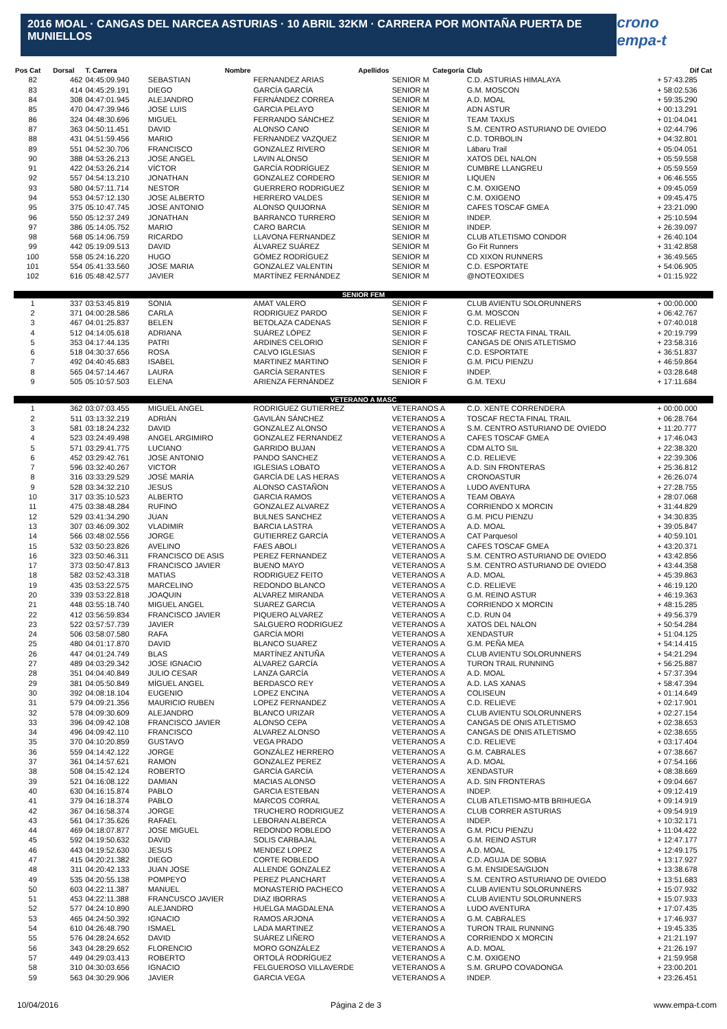2016 MOAL · CANGAS DEL NARCEA ASTURIAS · 10 ABRIL 32KM · CARRERA POR MONTAÑA PUERTA DE MUNIELLOS
crono empa-t
| Pos Cat | Dorsal | T. Carrera | Nombre | Apellidos | Categoría | Club | Dif Cat |
| --- | --- | --- | --- | --- | --- | --- | --- |
| 82 | 462 | 04:45:09.940 | SEBASTIAN | FERNANDEZ ARIAS | SENIOR M | C.D. ASTURIAS HIMALAYA | + 57:43.285 |
| 83 | 414 | 04:45:29.191 | DIEGO | GARCÍA GARCÍA | SENIOR M | G.M. MOSCON | + 58:02.536 |
| 84 | 308 | 04:47:01.945 | ALEJANDRO | FERNÁNDEZ CORREA | SENIOR M | A.D. MOAL | + 59:35.290 |
| 85 | 470 | 04:47:39.946 | JOSE LUIS | GARCIA PELAYO | SENIOR M | ADN ASTUR | + 00:13.291 |
| 86 | 324 | 04:48:30.696 | MIGUEL | FERRANDO SÁNCHEZ | SENIOR M | TEAM TAXUS | + 01:04.041 |
| 87 | 363 | 04:50:11.451 | DAVID | ALONSO CANO | SENIOR M | S.M. CENTRO ASTURIANO DE OVIEDO | + 02:44.796 |
| 88 | 431 | 04:51:59.456 | MARIO | FERNANDEZ VAZQUEZ | SENIOR M | C.D. TORBOLIN | + 04:32.801 |
| 89 | 551 | 04:52:30.706 | FRANCISCO | GONZALEZ RIVERO | SENIOR M | Lábaru Trail | + 05:04.051 |
| 90 | 388 | 04:53:26.213 | JOSE ANGEL | LAVIN ALONSO | SENIOR M | XATOS DEL NALON | + 05:59.558 |
| 91 | 422 | 04:53:26.214 | VÍCTOR | GARCÍA RODRÍGUEZ | SENIOR M | CUMBRE LLANGREU | + 05:59.559 |
| 92 | 557 | 04:54:13.210 | JONATHAN | GONZALEZ CORDERO | SENIOR M | LIQUEN | + 06:46.555 |
| 93 | 580 | 04:57:11.714 | NESTOR | GUERRERO RODRIGUEZ | SENIOR M | C.M. OXIGENO | + 09:45.059 |
| 94 | 553 | 04:57:12.130 | JOSE ALBERTO | HERRERO VALDES | SENIOR M | C.M. OXIGENO | + 09:45.475 |
| 95 | 375 | 05:10:47.745 | JOSE ANTONIO | ALONSO QUIJORNA | SENIOR M | CAFES TOSCAF GMEA | + 23:21.090 |
| 96 | 550 | 05:12:37.249 | JONATHAN | BARRANCO TURRERO | SENIOR M | INDEP. | + 25:10.594 |
| 97 | 386 | 05:14:05.752 | MARIO | CARO BARCIA | SENIOR M | INDEP. | + 26:39.097 |
| 98 | 568 | 05:14:06.759 | RICARDO | LLAVONA FERNANDEZ | SENIOR M | CLUB ATLETISMO CONDOR | + 26:40.104 |
| 99 | 442 | 05:19:09.513 | DAVID | ÁLVAREZ SUÁREZ | SENIOR M | Go Fit Runners | + 31:42.858 |
| 100 | 558 | 05:24:16.220 | HUGO | GÓMEZ RODRÍGUEZ | SENIOR M | CD XIXON RUNNERS | + 36:49.565 |
| 101 | 554 | 05:41:33.560 | JOSE MARIA | GONZALEZ VALENTIN | SENIOR M | C.D. ESPORTATE | + 54:06.905 |
| 102 | 616 | 05:48:42.577 | JAVIER | MARTÍNEZ FERNÁNDEZ | SENIOR M | @NOTEOXIDES | + 01:15.922 |
| SENIOR FEM | | | | | | | |
| 1 | 337 | 03:53:45.819 | SONIA | AMAT VALERO | SENIOR F | CLUB AVIENTU SOLORUNNERS | + 00:00.000 |
| 2 | 371 | 04:00:28.586 | CARLA | RODRIGUEZ PARDO | SENIOR F | G.M. MOSCON | + 06:42.767 |
| 3 | 467 | 04:01:25.837 | BELEN | BETOLAZA CADENAS | SENIOR F | C.D. RELIEVE | + 07:40.018 |
| 4 | 512 | 04:14:05.618 | ADRIANA | SUÁREZ LÓPEZ | SENIOR F | TOSCAF RECTA FINAL TRAIL | + 20:19.799 |
| 5 | 353 | 04:17:44.135 | PATRI | ARDINES CELORIO | SENIOR F | CANGAS DE ONIS ATLETISMO | + 23:58.316 |
| 6 | 518 | 04:30:37.656 | ROSA | CALVO IGLESIAS | SENIOR F | C.D. ESPORTATE | + 36:51.837 |
| 7 | 492 | 04:40:45.683 | ISABEL | MARTINEZ MARTINO | SENIOR F | G.M. PICU PIENZU | + 46:59.864 |
| 8 | 565 | 04:57:14.467 | LAURA | GARCÍA SERANTES | SENIOR F | INDEP. | + 03:28.648 |
| 9 | 505 | 05:10:57.503 | ELENA | ARIENZA FERNÁNDEZ | SENIOR F | G.M. TEXU | + 17:11.684 |
| VETERANO A MASC | | | | | | | |
| 1 | 362 | 03:07:03.455 | MIGUEL ANGEL | RODRIGUEZ GUTIERREZ | VETERANOS A | C.D. XENTE CORRENDERA | + 00:00.000 |
| 2 | 511 | 03:13:32.219 | ADRIÁN | GAVILÁN SÁNCHEZ | VETERANOS A | TOSCAF RECTA FINAL TRAIL | + 06:28.764 |
| 3 | 581 | 03:18:24.232 | DAVID | GONZALEZ ALONSO | VETERANOS A | S.M. CENTRO ASTURIANO DE OVIEDO | + 11:20.777 |
| 4 | 523 | 03:24:49.498 | ANGEL ARGIMIRO | GONZALEZ FERNANDEZ | VETERANOS A | CAFES TOSCAF GMEA | + 17:46.043 |
| 5 | 571 | 03:29:41.775 | LUCIANO | GARRIDO BUJAN | VETERANOS A | CDM ALTO SIL | + 22:38.320 |
| 6 | 452 | 03:29:42.761 | JOSE ANTONIO | PANDO SANCHEZ | VETERANOS A | C.D. RELIEVE | + 22:39.306 |
| 7 | 596 | 03:32:40.267 | VICTOR | IGLESIAS LOBATO | VETERANOS A | A.D. SIN FRONTERAS | + 25:36.812 |
| 8 | 316 | 03:33:29.529 | JOSÉ MARÍA | GARCÍA DE LAS HERAS | VETERANOS A | CRONOASTUR | + 26:26.074 |
| 9 | 528 | 03:34:32.210 | JESUS | ALONSO CASTAÑON | VETERANOS A | LUDO AVENTURA | + 27:28.755 |
| 10 | 317 | 03:35:10.523 | ALBERTO | GARCIA RAMOS | VETERANOS A | TEAM OBAYA | + 28:07.068 |
| 11 | 475 | 03:38:48.284 | RUFINO | GONZALEZ ALVAREZ | VETERANOS A | CORRIENDO X MORCIN | + 31:44.829 |
| 12 | 529 | 03:41:34.290 | JUAN | BULNES SANCHEZ | VETERANOS A | G.M. PICU PIENZU | + 34:30.835 |
| 13 | 307 | 03:46:09.302 | VLADIMIR | BARCIA LASTRA | VETERANOS A | A.D. MOAL | + 39:05.847 |
| 14 | 566 | 03:48:02.556 | JORGE | GUTIERREZ GARCÍA | VETERANOS A | CAT Parquesol | + 40:59.101 |
| 15 | 532 | 03:50:23.826 | AVELINO | FAES ABOLI | VETERANOS A | CAFES TOSCAF GMEA | + 43:20.371 |
| 16 | 323 | 03:50:46.311 | FRANCISCO DE ASIS | PEREZ FERNANDEZ | VETERANOS A | S.M. CENTRO ASTURIANO DE OVIEDO | + 43:42.856 |
| 17 | 373 | 03:50:47.813 | FRANCISCO JAVIER | BUENO MAYO | VETERANOS A | S.M. CENTRO ASTURIANO DE OVIEDO | + 43:44.358 |
| 18 | 582 | 03:52:43.318 | MATIAS | RODRIGUEZ FEITO | VETERANOS A | A.D. MOAL | + 45:39.863 |
| 19 | 435 | 03:53:22.575 | MARCELINO | REDONDO BLANCO | VETERANOS A | C.D. RELIEVE | + 46:19.120 |
| 20 | 339 | 03:53:22.818 | JOAQUIN | ALVAREZ MIRANDA | VETERANOS A | G.M. REINO ASTUR | + 46:19.363 |
| 21 | 448 | 03:55:18.740 | MIGUEL ANGEL | SUAREZ GARCIA | VETERANOS A | CORRIENDO X MORCIN | + 48:15.285 |
| 22 | 412 | 03:56:59.834 | FRANCISCO JAVIER | PIQUERO ALVAREZ | VETERANOS A | C.D. RUN 04 | + 49:56.379 |
| 23 | 522 | 03:57:57.739 | JAVIER | SALGUERO RODRIGUEZ | VETERANOS A | XATOS DEL NALON | + 50:54.284 |
| 24 | 506 | 03:58:07.580 | RAFA | GARCÍA MORI | VETERANOS A | XENDASTUR | + 51:04.125 |
| 25 | 480 | 04:01:17.870 | DAVID | BLANCO SUAREZ | VETERANOS A | G.M. PEÑA MEA | + 54:14.415 |
| 26 | 447 | 04:01:24.749 | BLAS | MARTÍNEZ ANTUÑA | VETERANOS A | CLUB AVIENTU SOLORUNNERS | + 54:21.294 |
| 27 | 489 | 04:03:29.342 | JOSE IGNACIO | ALVAREZ GARCÍA | VETERANOS A | TURON TRAIL RUNNING | + 56:25.887 |
| 28 | 351 | 04:04:40.849 | JULIO CESAR | LANZA GARCÍA | VETERANOS A | A.D. MOAL | + 57:37.394 |
| 29 | 381 | 04:05:50.849 | MÍGUEL ANGEL | BERDASCO REY | VETERANOS A | A.D. LAS XANAS | + 58:47.394 |
| 30 | 392 | 04:08:18.104 | EUGENIO | LOPEZ ENCINA | VETERANOS A | COLISEUN | + 01:14.649 |
| 31 | 579 | 04:09:21.356 | MAURICIO RUBEN | LOPEZ FERNANDEZ | VETERANOS A | C.D. RELIEVE | + 02:17.901 |
| 32 | 578 | 04:09:30.609 | ALEJANDRO | BLANCO URIZAR | VETERANOS A | CLUB AVIENTU SOLORUNNERS | + 02:27.154 |
| 33 | 396 | 04:09:42.108 | FRANCISCO JAVIER | ALONSO CEPA | VETERANOS A | CANGAS DE ONIS ATLETISMO | + 02:38.653 |
| 34 | 496 | 04:09:42.110 | FRANCISCO | ALVAREZ ALONSO | VETERANOS A | CANGAS DE ONIS ATLETISMO | + 02:38.655 |
| 35 | 370 | 04:10:20.859 | GUSTAVO | VEGA PRADO | VETERANOS A | C.D. RELIEVE | + 03:17.404 |
| 36 | 559 | 04:14:42.122 | JORGE | GONZÁLEZ HERRERO | VETERANOS A | G.M. CABRALES | + 07:38.667 |
| 37 | 361 | 04:14:57.621 | RAMON | GONZALEZ PEREZ | VETERANOS A | A.D. MOAL | + 07:54.166 |
| 38 | 508 | 04:15:42.124 | ROBERTO | GARCÍA GARCÍA | VETERANOS A | XENDASTUR | + 08:38.669 |
| 39 | 521 | 04:16:08.122 | DAMIAN | MACIAS ALONSO | VETERANOS A | A.D. SIN FRONTERAS | + 09:04.667 |
| 40 | 630 | 04:16:15.874 | PABLO | GARCIA ESTEBAN | VETERANOS A | INDEP. | + 09:12.419 |
| 41 | 379 | 04:16:18.374 | PABLO | MARCOS CORRAL | VETERANOS A | CLUB ATLETISMO-MTB BRIHUEGA | + 09:14.919 |
| 42 | 367 | 04:16:58.374 | JORGE | TRUCHERO RODRIGUEZ | VETERANOS A | CLUB CORRER ASTURIAS | + 09:54.919 |
| 43 | 561 | 04:17:35.626 | RAFAEL | LEBORAN ALBERCA | VETERANOS A | INDEP. | + 10:32.171 |
| 44 | 469 | 04:18:07.877 | JOSE MIGUEL | REDONDO ROBLEDO | VETERANOS A | G.M. PICU PIENZU | + 11:04.422 |
| 45 | 592 | 04:19:50.632 | DAVID | SOLIS CARBAJAL | VETERANOS A | G.M. REINO ASTUR | + 12:47.177 |
| 46 | 443 | 04:19:52.630 | JESUS | MENDEZ LOPEZ | VETERANOS A | A.D. MOAL | + 12:49.175 |
| 47 | 415 | 04:20:21.382 | DIEGO | CORTE ROBLEDO | VETERANOS A | C.D. AGUJA DE SOBIA | + 13:17.927 |
| 48 | 311 | 04:20:42.133 | JUAN JOSE | ALLENDE GONZALEZ | VETERANOS A | G.M. ENSIDESA/GIJON | + 13:38.678 |
| 49 | 535 | 04:20:55.138 | POMPEYO | PEREZ PLANCHART | VETERANOS A | S.M. CENTRO ASTURIANO DE OVIEDO | + 13:51.683 |
| 50 | 603 | 04:22:11.387 | MANUEL | MONASTERIO PACHECO | VETERANOS A | CLUB AVIENTU SOLORUNNERS | + 15:07.932 |
| 51 | 453 | 04:22:11.388 | FRANCUSCO JAVIER | DIAZ IBORRAS | VETERANOS A | CLUB AVIENTU SOLORUNNERS | + 15:07.933 |
| 52 | 577 | 04:24:10.890 | ALEJANDRO | HUELGA MAGDALENA | VETERANOS A | LUDO AVENTURA | + 17:07.435 |
| 53 | 465 | 04:24:50.392 | IGNACIO | RAMOS ARJONA | VETERANOS A | G.M. CABRALES | + 17:46.937 |
| 54 | 610 | 04:26:48.790 | ISMAEL | LADA MARTINEZ | VETERANOS A | TURON TRAIL RUNNING | + 19:45.335 |
| 55 | 576 | 04:28:24.652 | DAVID | SUÁREZ LIÑERO | VETERANOS A | CORRIENDO X MORCIN | + 21:21.197 |
| 56 | 343 | 04:28:29.652 | FLORENCIO | MORO GONZÁLEZ | VETERANOS A | A.D. MOAL | + 21:26.197 |
| 57 | 449 | 04:29:03.413 | ROBERTO | ORTOLÁ RODRÍGUEZ | VETERANOS A | C.M. OXIGENO | + 21:59.958 |
| 58 | 310 | 04:30:03.656 | IGNACIO | FELGUEROSO VILLAVERDE | VETERANOS A | S.M. GRUPO COVADONGA | + 23:00.201 |
| 59 | 563 | 04:30:29.906 | JAVIER | GARCIA VEGA | VETERANOS A | INDEP. | + 23:26.451 |
10/04/2016 Página 2 de 3 www.empa-t.com